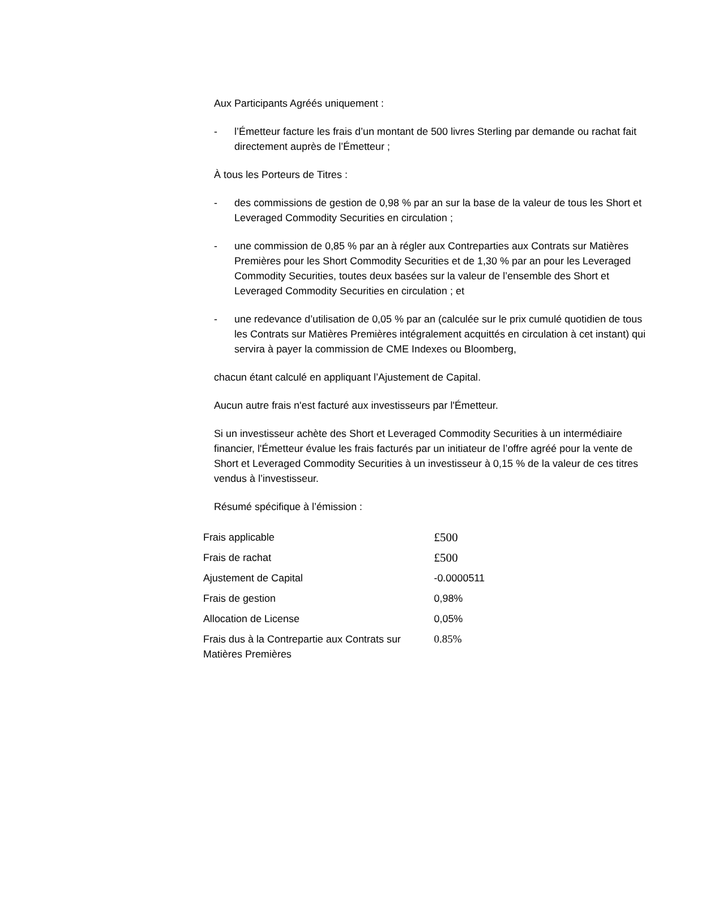Aux Participants Agréés uniquement :
- l’Émetteur facture les frais d’un montant de 500 livres Sterling par demande ou rachat fait directement auprès de l’Émetteur ;
À tous les Porteurs de Titres :
- des commissions de gestion de 0,98 % par an sur la base de la valeur de tous les Short et Leveraged Commodity Securities en circulation ;
- une commission de 0,85 % par an à régler aux Contreparties aux Contrats sur Matières Premières pour les Short Commodity Securities et de 1,30 % par an pour les Leveraged Commodity Securities, toutes deux basées sur la valeur de l’ensemble des Short et Leveraged Commodity Securities en circulation ; et
- une redevance d’utilisation de 0,05 % par an (calculée sur le prix cumulé quotidien de tous les Contrats sur Matières Premières intégralement acquittés en circulation à cet instant) qui servira à payer la commission de CME Indexes ou Bloomberg,
chacun étant calculé en appliquant l’Ajustement de Capital.
Aucun autre frais n'est facturé aux investisseurs par l'Émetteur.
Si un investisseur achète des Short et Leveraged Commodity Securities à un intermédiaire financier, l'Émetteur évalue les frais facturés par un initiateur de l’offre agréé pour la vente de Short et Leveraged Commodity Securities à un investisseur à 0,15 % de la valeur de ces titres vendus à l’investisseur.
Résumé spécifique à l’émission :
| Frais applicable | £500 |
| Frais de rachat | £500 |
| Ajustement de Capital | -0.0000511 |
| Frais de gestion | 0,98% |
| Allocation de License | 0,05% |
| Frais dus à la Contrepartie aux Contrats sur Matières Premières | 0.85% |